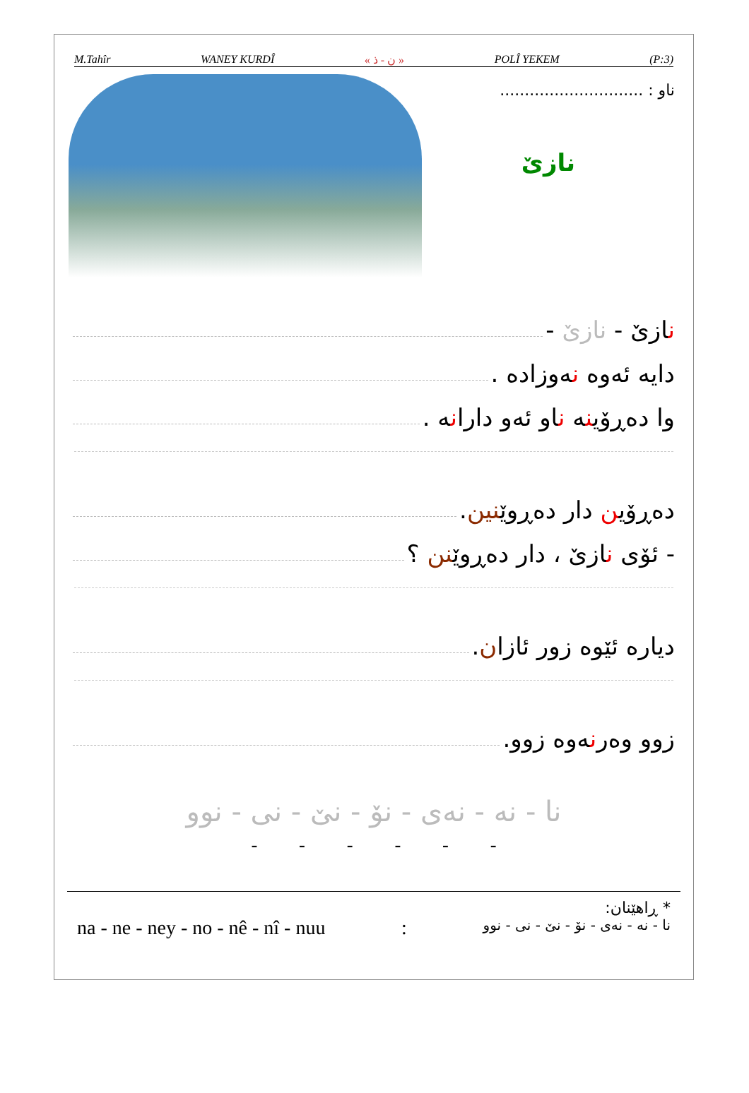M.Tahîr WANEY KURDÎ « ن - ذ » POLÎ YEKEM (P:3)
ناو : .............................
نازێ
نازێ - نازێ -
دایە ئەوە نەوزادە .
وا دەڕۆینە ناو ئەو دارانە .
دەڕۆین دار دەڕوێنین.
- ئۆی نازێ ، دار دەڕوێنن ؟
دیارە ئێوە زور ئازان.
زوو وەرنەوە زوو.
نا - نە - نەی - نۆ - نێ - نی - نوو
- - - - - -
* ڕاهێنان:
na - ne - ney - no - nê - nî - nuu: نا - نە - نەی - نۆ - نێ - نی - نوو